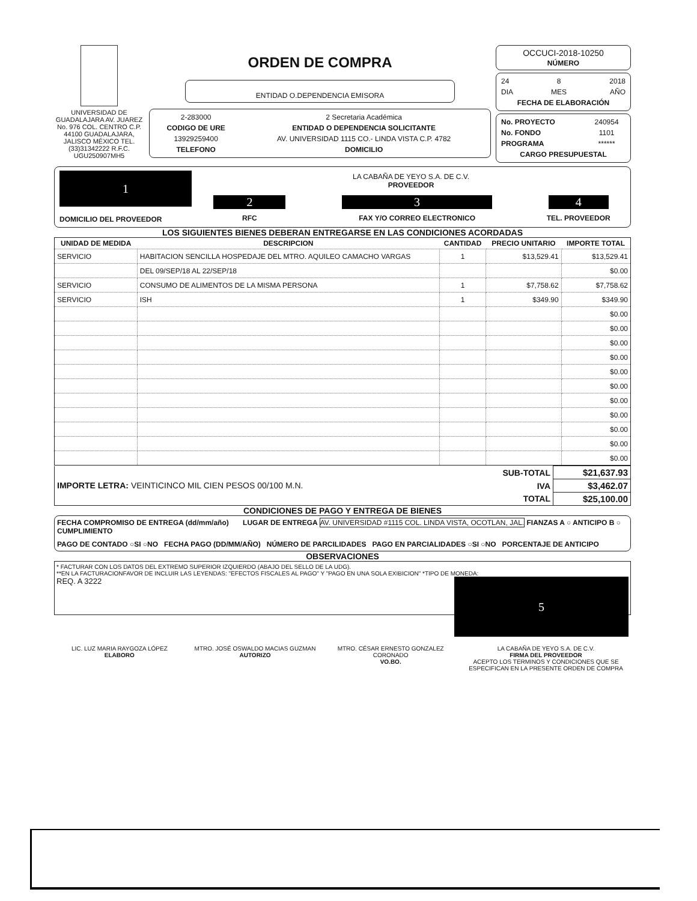UNIVERSIDAD DE GUADALAJARA AV. JUAREZ No. 976 COL. CENTRO C.P. 44100 GUADALAJARA, JALISCO MÉXICO TEL.(33)31342222 R.F.C. UGU250907MH5
ORDEN DE COMPRA
ENTIDAD O.DEPENDENCIA EMISORA
| 2-283000 | 2 Secretaria Académica |
| CODIGO DE URE | ENTIDAD O DEPENDENCIA SOLICITANTE |
| 13929259400 | AV. UNIVERSIDAD 1115 CO.- LINDA VISTA C.P. 4782 |
| TELEFONO | DOMICILIO |
OCCUCI-2018-10250
NÚMERO
| 24 | 8 | 2018 |
| DIA | MES | AÑO |
| FECHA DE ELABORACIÓN | | |
| No. PROYECTO | 240954 |
| No. FONDO | 1101 |
| PROGRAMA | ****** |
| CARGO PRESUPUESTAL | |
| 1 DOMICILIO DEL PROVEEDOR | LA CABAÑA DE YEYO S.A. DE C.V. PROVEEDOR | | |
| | 2 | 3 | 4 |
| | RFC | FAX Y/O CORREO ELECTRONICO | TEL. PROVEEDOR |
LOS SIGUIENTES BIENES DEBERAN ENTREGARSE EN LAS CONDICIONES ACORDADAS
| UNIDAD DE MEDIDA | DESCRIPCION | CANTIDAD | PRECIO UNITARIO | IMPORTE TOTAL |
| --- | --- | --- | --- | --- |
| SERVICIO | HABITACION SENCILLA HOSPEDAJE DEL MTRO. AQUILEO CAMACHO VARGAS | 1 | $13,529.41 | $13,529.41 |
| | DEL 09/SEP/18 AL 22/SEP/18 | | | $0.00 |
| SERVICIO | CONSUMO DE ALIMENTOS DE LA MISMA PERSONA | 1 | $7,758.62 | $7,758.62 |
| SERVICIO | ISH | 1 | $349.90 | $349.90 |
| | | | | $0.00 |
| | | | | $0.00 |
| | | | | $0.00 |
| | | | | $0.00 |
| | | | | $0.00 |
| | | | | $0.00 |
| | | | | $0.00 |
| | | | | $0.00 |
| | | | | $0.00 |
| | | | | $0.00 |
| | | | | $0.00 |
| IMPORTE LETRA: VEINTICINCO MIL CIEN PESOS 00/100 M.N. | SUB-TOTAL | $21,637.93 |
| | IVA | $3,462.07 |
| | TOTAL | $25,100.00 |
CONDICIONES DE PAGO Y ENTREGA DE BIENES
FECHA COMPROMISO DE ENTREGA (dd/mm/año) LUGAR DE ENTREGA AV. UNIVERSIDAD #1115 COL. LINDA VISTA, OCOTLAN, JAL. FIANZAS A ○ ANTICIPO B ○ CUMPLIMIENTO
PAGO DE CONTADO ○SI ○NO FECHA PAGO (DD/MM/AÑO) NÚMERO DE PARCILIDADES PAGO EN PARCIALIDADES ○SI ○NO PORCENTAJE DE ANTICIPO
OBSERVACIONES
* FACTURAR CON LOS DATOS DEL EXTREMO SUPERIOR IZQUIERDO (ABAJO DEL SELLO DE LA UDG).
**EN LA FACTURACIONFAVOR DE INCLUIR LAS LEYENDAS: "EFECTOS FISCALES AL PAGO" Y "PAGO EN UNA SOLA EXIBICION" *TIPO DE MONEDA:
REQ. A 3222 5
LIC. LUZ MARIA RAYGOZA LÓPEZ
ELABORO
MTRO. JOSÉ OSWALDO MACIAS GUZMAN
AUTORIZO
MTRO. CÉSAR ERNESTO GONZALEZ CORONADO
VO.BO.
LA CABAÑA DE YEYO S.A. DE C.V.
FIRMA DEL PROVEEDOR
ACEPTO LOS TERMINOS Y CONDICIONES QUE SE ESPECIFICAN EN LA PRESENTE ORDEN DE COMPRA